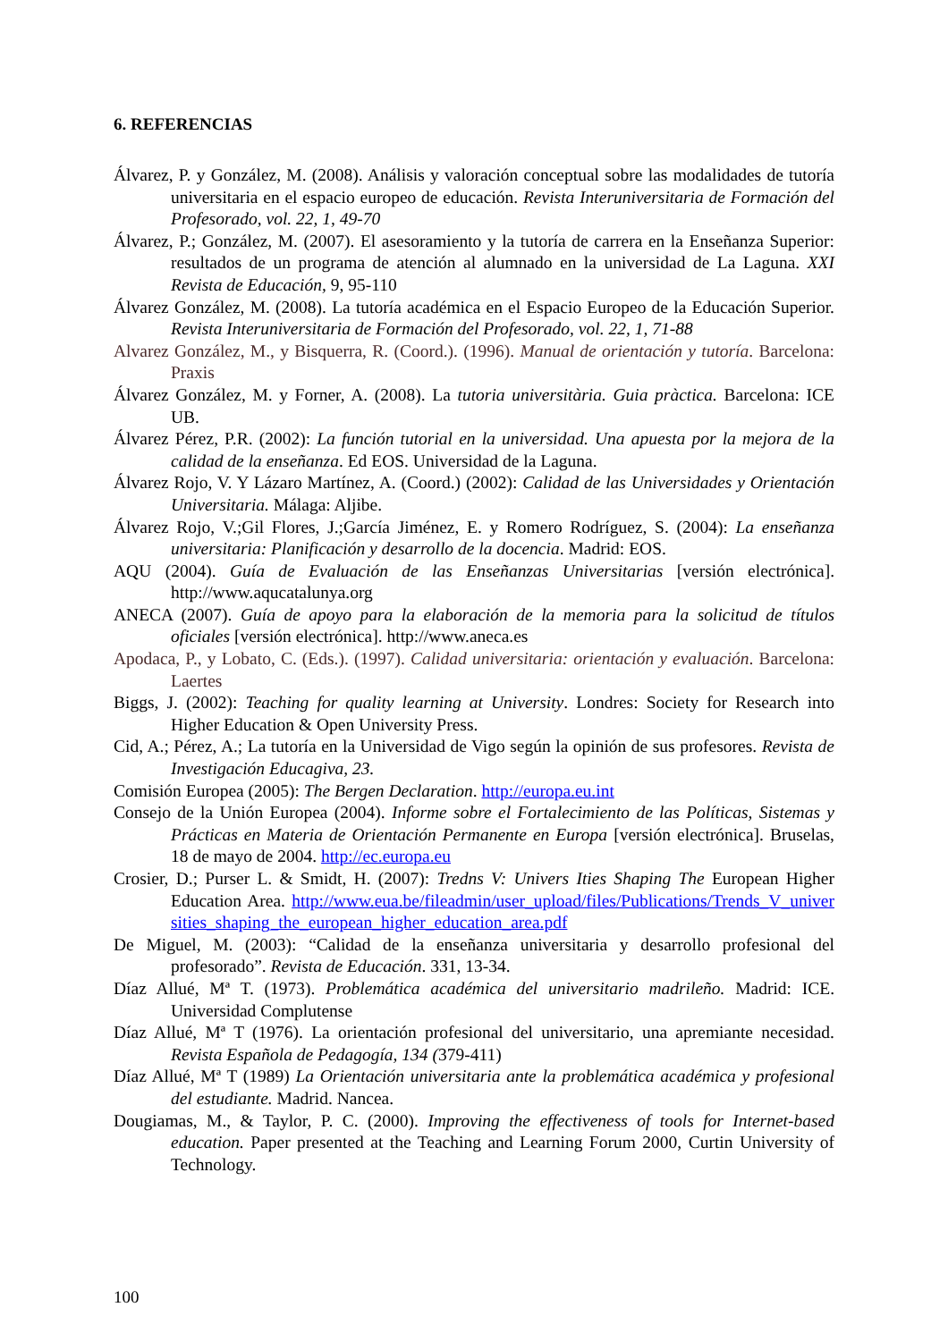6. REFERENCIAS
Álvarez, P. y González, M. (2008). Análisis y valoración conceptual sobre las modalidades de tutoría universitaria en el espacio europeo de educación. Revista Interuniversitaria de Formación del Profesorado, vol. 22, 1, 49-70
Álvarez, P.; González, M. (2007). El asesoramiento y la tutoría de carrera en la Enseñanza Superior: resultados de un programa de atención al alumnado en la universidad de La Laguna. XXI Revista de Educación, 9, 95-110
Álvarez González, M. (2008). La tutoría académica en el Espacio Europeo de la Educación Superior. Revista Interuniversitaria de Formación del Profesorado, vol. 22, 1, 71-88
Alvarez González, M., y Bisquerra, R. (Coord.). (1996). Manual de orientación y tutoría. Barcelona: Praxis
Álvarez González, M. y Forner, A. (2008). La tutoria universitària. Guia pràctica. Barcelona: ICE UB.
Álvarez Pérez, P.R. (2002): La función tutorial en la universidad. Una apuesta por la mejora de la calidad de la enseñanza. Ed EOS. Universidad de la Laguna.
Álvarez Rojo, V. Y Lázaro Martínez, A. (Coord.) (2002): Calidad de las Universidades y Orientación Universitaria. Málaga: Aljibe.
Álvarez Rojo, V.;Gil Flores, J.;García Jiménez, E. y Romero Rodríguez, S. (2004): La enseñanza universitaria: Planificación y desarrollo de la docencia. Madrid: EOS.
AQU (2004). Guía de Evaluación de las Enseñanzas Universitarias [versión electrónica]. http://www.aqucatalunya.org
ANECA (2007). Guía de apoyo para la elaboración de la memoria para la solicitud de títulos oficiales [versión electrónica]. http://www.aneca.es
Apodaca, P., y Lobato, C. (Eds.). (1997). Calidad universitaria: orientación y evaluación. Barcelona: Laertes
Biggs, J. (2002): Teaching for quality learning at University. Londres: Society for Research into Higher Education & Open University Press.
Cid, A.; Pérez, A.; La tutoría en la Universidad de Vigo según la opinión de sus profesores. Revista de Investigación Educagiva, 23.
Comisión Europea (2005): The Bergen Declaration. http://europa.eu.int
Consejo de la Unión Europea (2004). Informe sobre el Fortalecimiento de las Políticas, Sistemas y Prácticas en Materia de Orientación Permanente en Europa [versión electrónica]. Bruselas, 18 de mayo de 2004. http://ec.europa.eu
Crosier, D.; Purser L. & Smidt, H. (2007): Tredns V: Univers Ities Shaping The European Higher Education Area. http://www.eua.be/fileadmin/user_upload/files/Publications/Trends_V_universities_shaping_the_european_higher_education_area.pdf
De Miguel, M. (2003): “Calidad de la enseñanza universitaria y desarrollo profesional del profesorado”. Revista de Educación. 331, 13-34.
Díaz Allué, Mª T. (1973). Problemática académica del universitario madrileño. Madrid: ICE. Universidad Complutense
Díaz Allué, Mª T (1976). La orientación profesional del universitario, una apremiante necesidad. Revista Española de Pedagogía, 134 (379-411)
Díaz Allué, Mª T (1989) La Orientación universitaria ante la problemática académica y profesional del estudiante. Madrid. Nancea.
Dougiamas, M., & Taylor, P. C. (2000). Improving the effectiveness of tools for Internet-based education. Paper presented at the Teaching and Learning Forum 2000, Curtin University of Technology.
100